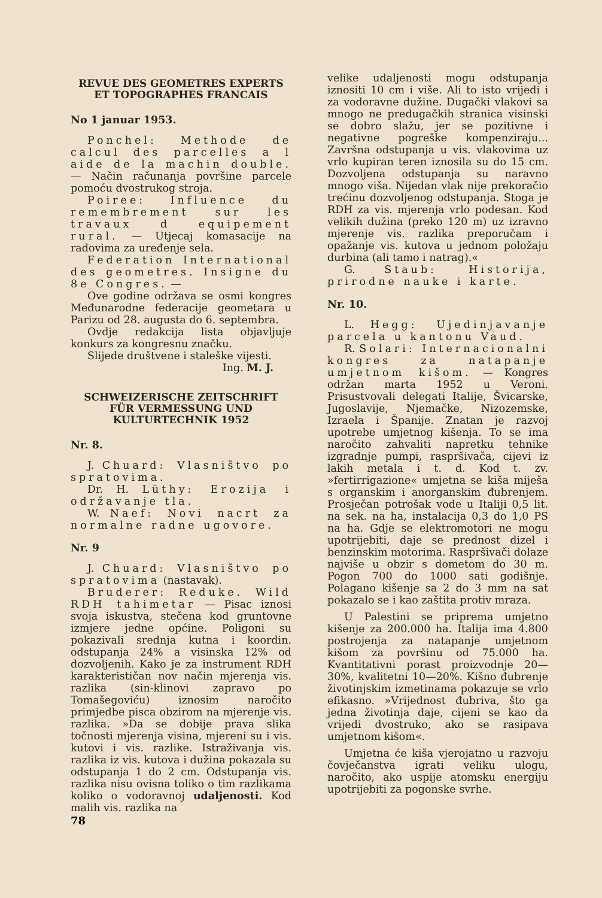REVUE DES GEOMETRES EXPERTS ET TOPOGRAPHES FRANCAIS
No 1 januar 1953.
Ponchel: Methode de calcul des parcelles a l aide de la machin double. — Način računanja površine parcele pomoću dvostrukog stroja.
Poiree: Influence du remembrement sur les travaux d equipement rural. — Utjecaj komasacije na radovima za uređenje sela.
Federation International des geometres. Insigne du 8e Congres. —
Ove godine održava se osmi kongres Međunarodne federacije geometara u Parizu od 28. augusta do 6. septembra.
Ovdje redakcija lista objavljuje konkurs za kongresnu značku.
Slijede društvene i staleške vijesti.
Ing. M. J.
SCHWEIZERISCHE ZEITSCHRIFT FÜR VERMESSUNG UND KULTURTECHNIK 1952
Nr. 8.
J. Chuard: Vlasništvo po spratovima.
Dr. H. Lüthy: Erozija i održavanje tla.
W. Naef: Novi nacrt za normalne radne ugovore.
Nr. 9
J. Chuard: Vlasništvo po spratovima (nastavak).
Bruderer: Reduke. Wild RDH tahimetar — Pisac iznosi svoja iskustva, stečena kod gruntovne izmjere jedne općine. Poligoni su pokazivali srednja kutna i koordin. odstupanja 24% a visinska 12% od dozvoljenih. Kako je za instrument RDH karakterističan nov način mjerenja vis. razlika (sin-klinovi zapravo po Tomašegoviću) iznosim naročito primjedbe pisca obzirom na mjerenje vis. razlika. »Da se dobije prava slika točnosti mjerenja visina, mjereni su i vis. kutovi i vis. razlike. Istraživanja vis. razlika iz vis. kutova i dužina pokazala su odstupanja 1 do 2 cm. Odstupanja vis. razlika nisu ovisna toliko o tim razlikama koliko o vodoravnoj udaljenosti. Kod malih vis. razlika na
velike udaljenosti mogu odstupanja iznositi 10 cm i više. Ali to isto vrijedi i za vodoravne dužine. Dugački vlakovi sa mnogo ne predugačkih stranica visinski se dobro slažu, jer se pozitivne i negativne pogreške kompenziraju... Završna odstupanja u vis. vlakovima uz vrlo kupiran teren iznosila su do 15 cm. Dozvoljena odstupanja su naravno mnogo viša. Nijedan vlak nije prekoračio trećinu dozvoljenog odstupanja. Stoga je RDH za vis. mjerenja vrlo podesan. Kod velikih dužina (preko 120 m) uz izravno mjerenje vis. razlika preporučam i opažanje vis. kutova u jednom položaju durbina (ali tamo i natrag).«
G. Staub: Historija, prirodne nauke i karte.
Nr. 10.
L. Hegg: Ujedinjavanje parcela u kantonu Vaud.
R. Solari: Internacionalni kongres za natapanje umjetnom kišom. — Kongres održan marta 1952 u Veroni. Prisustvovali delegati Italije, Švicarske, Jugoslavije, Njemačke, Nizozemske, Izraela i Španije. Znatan je razvoj upotrebe umjetnog kišenja. To se ima naročito zahvaliti napretku tehnike izgradnje pumpi, raspršivača, cijevi iz lakih metala i t. d. Kod t. zv. »fertirrigazione« umjetna se kiša miješa s organskim i anorganskim đubrenjem. Prosječan potrošak vode u Italiji 0,5 lit. na sek. na ha, instalacija 0,3 do 1,0 PS na ha. Gdje se elektromotori ne mogu upotrijebiti, daje se prednost dizel i benzinskim motorima. Raspršivači dolaze najviše u obzir s dometom do 30 m. Pogon 700 do 1000 sati godišnje. Polagano kišenje sa 2 do 3 mm na sat pokazalo se i kao zaštita protiv mraza.
U Palestini se priprema umjetno kišenje za 200.000 ha. Italija ima 4.800 postrojenja za natapanje umjetnom kišom za površinu od 75.000 ha. Kvantitativni porast proizvodnje 20—30%, kvalitetni 10—20%. Kišno đubrenje živo­tinjskim izmetinama pokazuje se vrlo efikasno. »Vrijednost đubriva, što ga jedna životinja daje, cijeni se kao da vrijedi dvostruko, ako se rasipava umjetnom kišom«.
Umjetna će kiša vjerojatno u razvoju čovječanstva igrati veliku ulogu, naročito, ako uspije atomsku energiju upotrijebiti za pogonske svrhe.
78